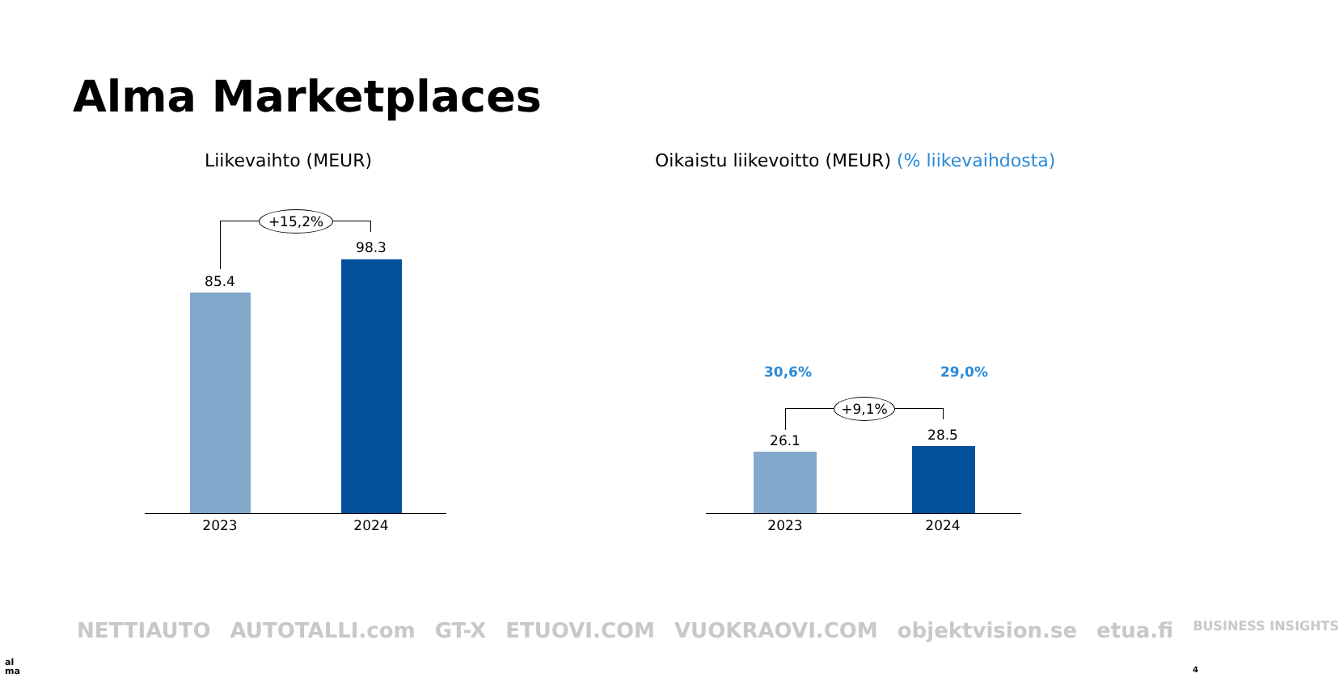Alma Marketplaces
Liikevaihto (MEUR)
Oikaistu liikevoitto (MEUR) (% liikevaihdosta)
+15,2%
85.4
98.3
2023 2024
30,6% 29,0%
+9,1%
26.1 28.5
2023 2024
NETTIAUTO AUTOTALLI.com GT-X ETUOVI.COM VUOKRAOVI.COM objektvision.se etua.fi BUSINESS INSIGHTS
al
ma
4